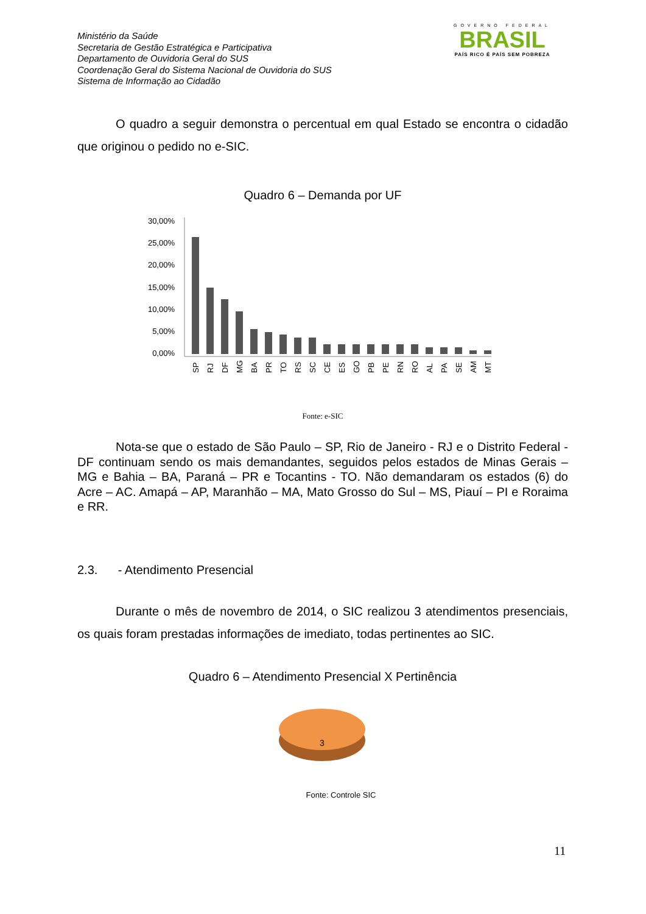Ministério da Saúde
Secretaria de Gestão Estratégica e Participativa
Departamento de Ouvidoria Geral do SUS
Coordenação Geral do Sistema Nacional de Ouvidoria do SUS
Sistema de Informação ao Cidadão
GOVERNO FEDERAL
BRASIL
PAÍS RICO É PAÍS SEM POBREZA
O quadro a seguir demonstra o percentual em qual Estado se encontra o cidadão que originou o pedido no e-SIC.
Quadro 6 – Demanda por UF
30,00%
25,00%
20,00%
15,00%
10,00%
5,00%
0,00%
SP
RJ
DF
MG
BA
PR
TO
RS
SC
CE
ES
GO
PB
PE
RN
RO
AL
PA
SE
AM
MT
Fonte: e-SIC
Nota-se que o estado de São Paulo – SP, Rio de Janeiro - RJ e o Distrito Federal - DF continuam sendo os mais demandantes, seguidos pelos estados de Minas Gerais – MG e Bahia – BA, Paraná – PR e Tocantins - TO. Não demandaram os estados (6) do Acre – AC. Amapá – AP, Maranhão – MA, Mato Grosso do Sul – MS, Piauí – PI e Roraima e RR.
2.3. - Atendimento Presencial
Durante o mês de novembro de 2014, o SIC realizou 3 atendimentos presenciais, os quais foram prestadas informações de imediato, todas pertinentes ao SIC.
Quadro 6 – Atendimento Presencial X Pertinência
3
Fonte: Controle SIC
11